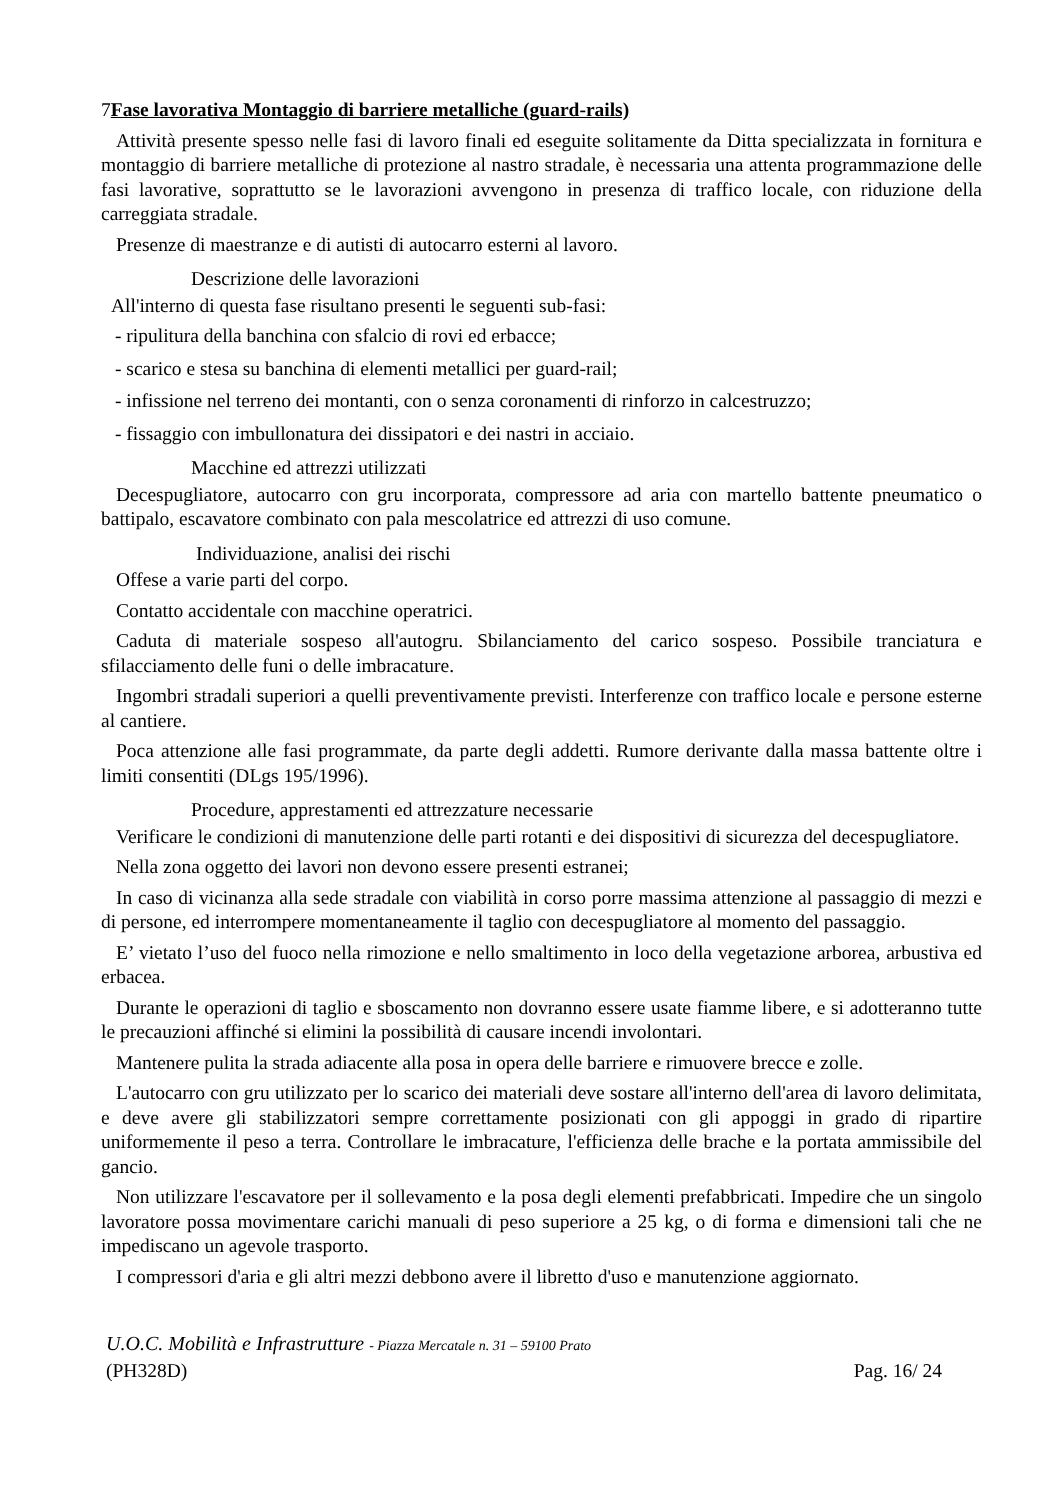7Fase lavorativa Montaggio di barriere metalliche (guard-rails)
Attività presente spesso nelle fasi di lavoro finali ed eseguite solitamente da Ditta specializzata in fornitura e montaggio di barriere metalliche di protezione al nastro stradale, è necessaria una attenta programmazione delle fasi lavorative, soprattutto se le lavorazioni avvengono in presenza di traffico locale, con riduzione della carreggiata stradale.
Presenze di maestranze e di autisti di autocarro esterni al lavoro.
Descrizione delle lavorazioni
All'interno di questa fase risultano presenti le seguenti sub-fasi:
- ripulitura della banchina con sfalcio di rovi ed erbacce;
- scarico e stesa su banchina di elementi metallici per guard-rail;
- infissione nel terreno dei montanti, con o senza coronamenti di rinforzo in calcestruzzo;
- fissaggio con imbullonatura dei dissipatori e dei nastri in acciaio.
Macchine ed attrezzi utilizzati
Decespugliatore, autocarro con gru incorporata, compressore ad aria con martello battente pneumatico o battipalo, escavatore combinato con pala mescolatrice ed attrezzi di uso comune.
Individuazione, analisi dei rischi
Offese a varie parti del corpo.
Contatto accidentale con macchine operatrici.
Caduta di materiale sospeso all'autogru. Sbilanciamento del carico sospeso. Possibile tranciatura e sfilacciamento delle funi o delle imbracature.
Ingombri stradali superiori a quelli preventivamente previsti. Interferenze con traffico locale e persone esterne al cantiere.
Poca attenzione alle fasi programmate, da parte degli addetti. Rumore derivante dalla massa battente oltre i limiti consentiti (DLgs 195/1996).
Procedure, apprestamenti ed attrezzature necessarie
Verificare le condizioni di manutenzione delle parti rotanti e dei dispositivi di sicurezza del decespugliatore.
Nella zona oggetto dei lavori non devono essere presenti estranei;
In caso di vicinanza alla sede stradale con viabilità in corso porre massima attenzione al passaggio di mezzi e di persone, ed interrompere momentaneamente il taglio con decespugliatore al momento del passaggio.
E’ vietato l’uso del fuoco nella rimozione e nello smaltimento in loco della vegetazione arborea, arbustiva ed erbacea.
Durante le operazioni di taglio e sboscamento non dovranno essere usate fiamme libere, e si adotteranno tutte le precauzioni affinché si elimini la possibilità di causare incendi involontari.
Mantenere pulita la strada adiacente alla posa in opera delle barriere e rimuovere brecce e zolle.
L'autocarro con gru utilizzato per lo scarico dei materiali deve sostare all'interno dell'area di lavoro delimitata, e deve avere gli stabilizzatori sempre correttamente posizionati con gli appoggi in grado di ripartire uniformemente il peso a terra. Controllare le imbracature, l'efficienza delle brache e la portata ammissibile del gancio.
Non utilizzare l'escavatore per il sollevamento e la posa degli elementi prefabbricati. Impedire che un singolo lavoratore possa movimentare carichi manuali di peso superiore a 25 kg, o di forma e dimensioni tali che ne impediscano un agevole trasporto.
I compressori d'aria e gli altri mezzi debbono avere il libretto d'uso e manutenzione aggiornato.
U.O.C. Mobilità e Infrastrutture - Piazza Mercatale n. 31 – 59100 Prato
(PH328D) Pag. 16/ 24